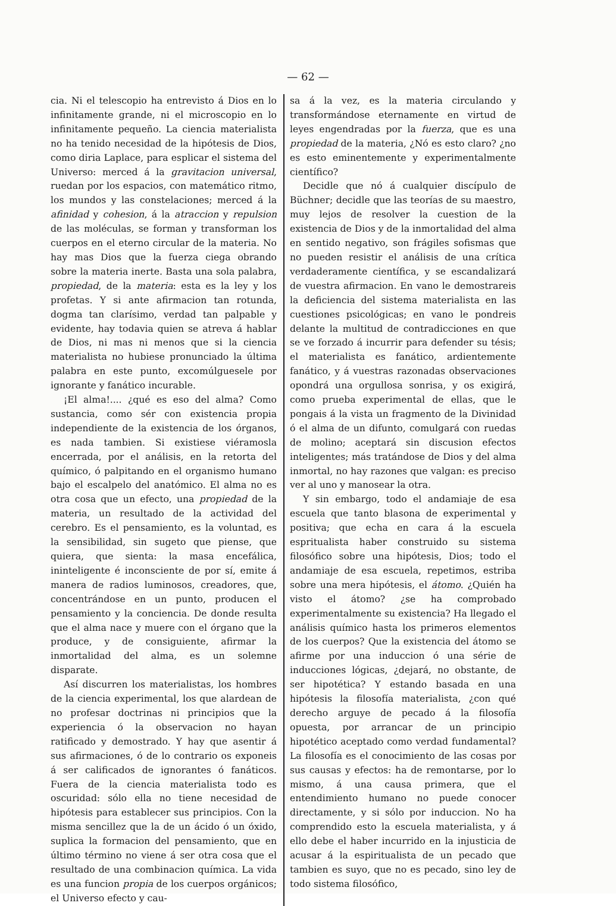— 62 —
cia. Ni el telescopio ha entrevisto á Dios en lo infinitamente grande, ni el microscopio en lo infinitamente pequeño. La ciencia materialista no ha tenido necesidad de la hipótesis de Dios, como diria Laplace, para esplicar el sistema del Universo: merced á la gravitacion universal, ruedan por los espacios, con matemático ritmo, los mundos y las constelaciones; merced á la afinidad y cohesion, á la atraccion y repulsion de las moléculas, se forman y transforman los cuerpos en el eterno circular de la materia. No hay mas Dios que la fuerza ciega obrando sobre la materia inerte. Basta una sola palabra, propiedad, de la materia: esta es la ley y los profetas. Y si ante afirmacion tan rotunda, dogma tan clarísimo, verdad tan palpable y evidente, hay todavia quien se atreva á hablar de Dios, ni mas ni menos que si la ciencia materialista no hubiese pronunciado la última palabra en este punto, excomúlguesele por ignorante y fanático incurable.
¡El alma!.... ¿qué es eso del alma? Como sustancia, como sér con existencia propia independiente de la existencia de los órganos, es nada tambien. Si existiese viéramosla encerrada, por el análisis, en la retorta del químico, ó palpitando en el organismo humano bajo el escalpelo del anatómico. El alma no es otra cosa que un efecto, una propiedad de la materia, un resultado de la actividad del cerebro. Es el pensamiento, es la voluntad, es la sensibilidad, sin sugeto que piense, que quiera, que sienta: la masa encefálica, ininteligente é inconsciente de por sí, emite á manera de radios luminosos, creadores, que, concentrándose en un punto, producen el pensamiento y la conciencia. De donde resulta que el alma nace y muere con el órgano que la produce, y de consiguiente, afirmar la inmortalidad del alma, es un solemne disparate.
Así discurren los materialistas, los hombres de la ciencia experimental, los que alardean de no profesar doctrinas ni principios que la experiencia ó la observacion no hayan ratificado y demostrado. Y hay que asentir á sus afirmaciones, ó de lo contrario os exponeis á ser calificados de ignorantes ó fanáticos. Fuera de la ciencia materialista todo es oscuridad: sólo ella no tiene necesidad de hipótesis para establecer sus principios. Con la misma sencillez que la de un ácido ó un óxido, suplica la formacion del pensamiento, que en último término no viene á ser otra cosa que el resultado de una combinacion química. La vida es una funcion propia de los cuerpos orgánicos; el Universo efecto y cau-
sa á la vez, es la materia circulando y transformándose eternamente en virtud de leyes engendradas por la fuerza, que es una propiedad de la materia, ¿Nó es esto claro? ¿no es esto eminentemente y experimentalmente científico?
Decidle que nó á cualquier discípulo de Büchner; decidle que las teorías de su maestro, muy lejos de resolver la cuestion de la existencia de Dios y de la inmortalidad del alma en sentido negativo, son frágiles sofismas que no pueden resistir el análisis de una crítica verdaderamente científica, y se escandalizará de vuestra afirmacion. En vano le demostrareis la deficiencia del sistema materialista en las cuestiones psicológicas; en vano le pondreis delante la multitud de contradicciones en que se ve forzado á incurrir para defender su tésis; el materialista es fanático, ardientemente fanático, y á vuestras razonadas observaciones opondrá una orgullosa sonrisa, y os exigirá, como prueba experimental de ellas, que le pongais á la vista un fragmento de la Divinidad ó el alma de un difunto, comulgará con ruedas de molino; aceptará sin discusion efectos inteligentes; más tratándose de Dios y del alma inmortal, no hay razones que valgan: es preciso ver al uno y manosear la otra.
Y sin embargo, todo el andamiaje de esa escuela que tanto blasona de experimental y positiva; que echa en cara á la escuela espritualista haber construido su sistema filosófico sobre una hipótesis, Dios; todo el andamiaje de esa escuela, repetimos, estriba sobre una mera hipótesis, el átomo. ¿Quién ha visto el átomo? ¿se ha comprobado experimentalmente su existencia? Ha llegado el análisis químico hasta los primeros elementos de los cuerpos? Que la existencia del átomo se afirme por una induccion ó una série de inducciones lógicas, ¿dejará, no obstante, de ser hipotética? Y estando basada en una hipótesis la filosofía materialista, ¿con qué derecho arguye de pecado á la filosofía opuesta, por arrancar de un principio hipotético aceptado como verdad fundamental? La filosofía es el conocimiento de las cosas por sus causas y efectos: ha de remontarse, por lo mismo, á una causa primera, que el entendimiento humano no puede conocer directamente, y si sólo por induccion. No ha comprendido esto la escuela materialista, y á ello debe el haber incurrido en la injusticia de acusar á la espiritualista de un pecado que tambien es suyo, que no es pecado, sino ley de todo sistema filosófico,